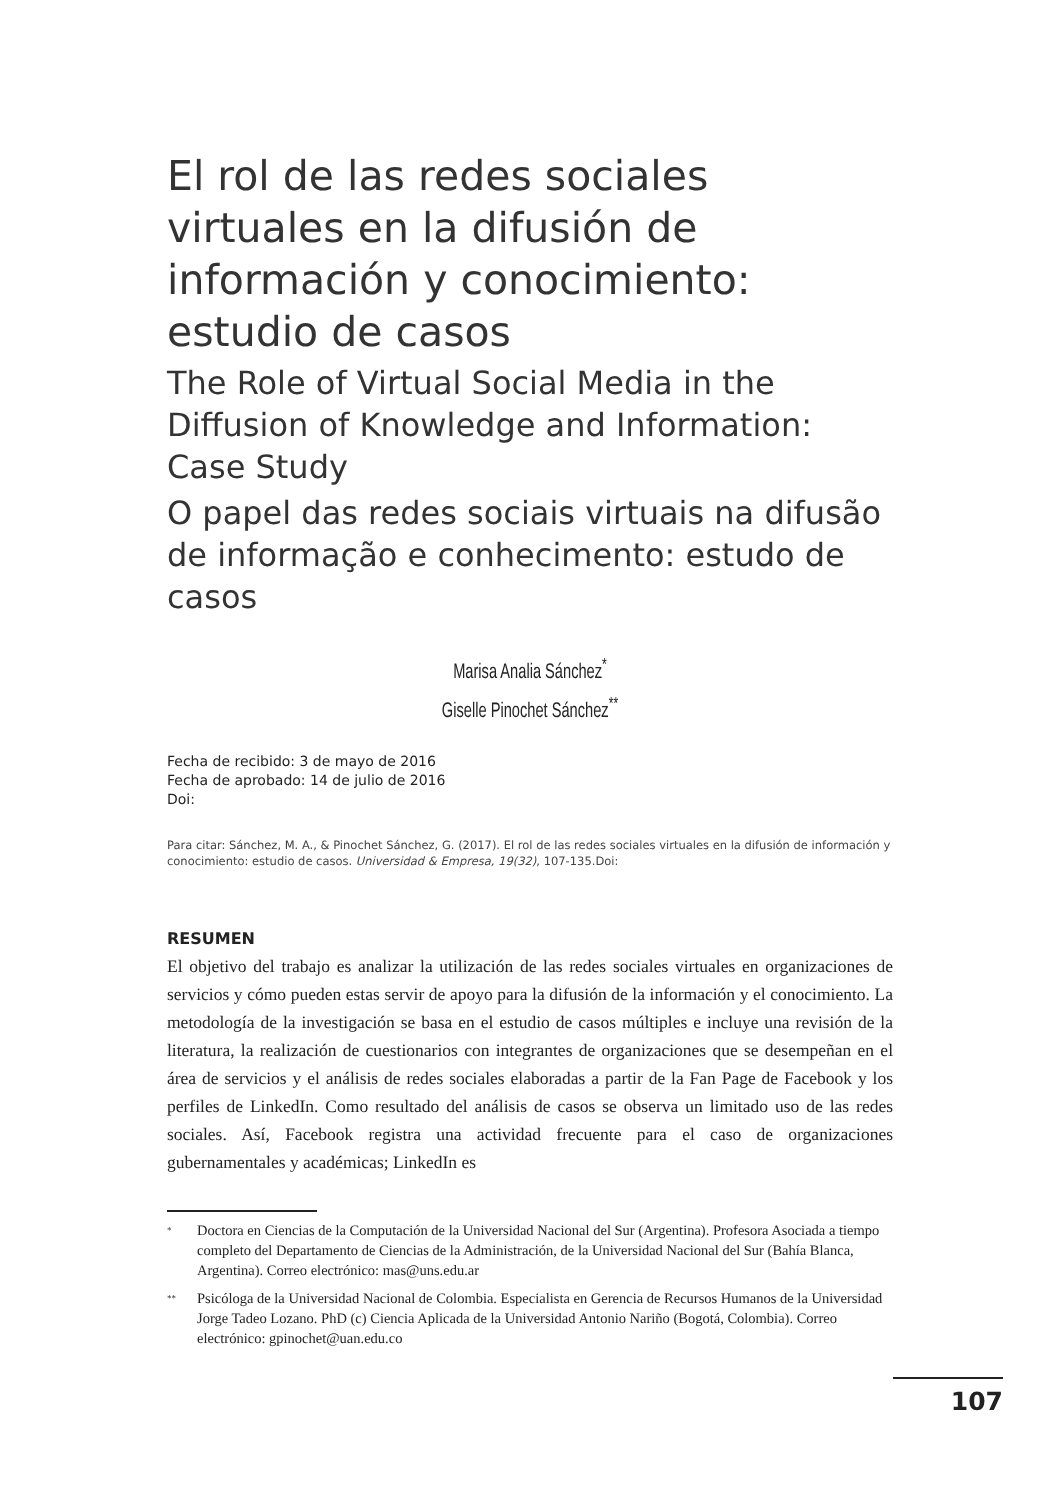El rol de las redes sociales virtuales en la difusión de información y conocimiento: estudio de casos
The Role of Virtual Social Media in the Diffusion of Knowledge and Information: Case Study
O papel das redes sociais virtuais na difusão de informação e conhecimento: estudo de casos
Marisa Analia Sánchez<sup>*</sup>
Giselle Pinochet Sánchez<sup>**</sup>
Fecha de recibido: 3 de mayo de 2016
Fecha de aprobado: 14 de julio de 2016
Doi:
Para citar: Sánchez, M. A., & Pinochet Sánchez, G. (2017). El rol de las redes sociales virtuales en la difusión de información y conocimiento: estudio de casos. Universidad & Empresa, 19(32), 107-135.Doi:
RESUMEN
El objetivo del trabajo es analizar la utilización de las redes sociales virtuales en organizaciones de servicios y cómo pueden estas servir de apoyo para la difusión de la información y el conocimiento. La metodología de la investigación se basa en el estudio de casos múltiples e incluye una revisión de la literatura, la realización de cuestionarios con integrantes de organizaciones que se desempeñan en el área de servicios y el análisis de redes sociales elaboradas a partir de la Fan Page de Facebook y los perfiles de LinkedIn. Como resultado del análisis de casos se observa un limitado uso de las redes sociales. Así, Facebook registra una actividad frecuente para el caso de organizaciones gubernamentales y académicas; LinkedIn es
<sup>*</sup>
Doctora en Ciencias de la Computación de la Universidad Nacional del Sur (Argentina). Profesora Asociada a tiempo completo del Departamento de Ciencias de la Administración, de la Universidad Nacional del Sur (Bahía Blanca, Argentina). Correo electrónico: mas@uns.edu.ar
<sup>**</sup>
Psicóloga de la Universidad Nacional de Colombia. Especialista en Gerencia de Recursos Humanos de la Universidad Jorge Tadeo Lozano. PhD (c) Ciencia Aplicada de la Universidad Antonio Nariño (Bogotá, Colombia). Correo electrónico: gpinochet@uan.edu.co
107